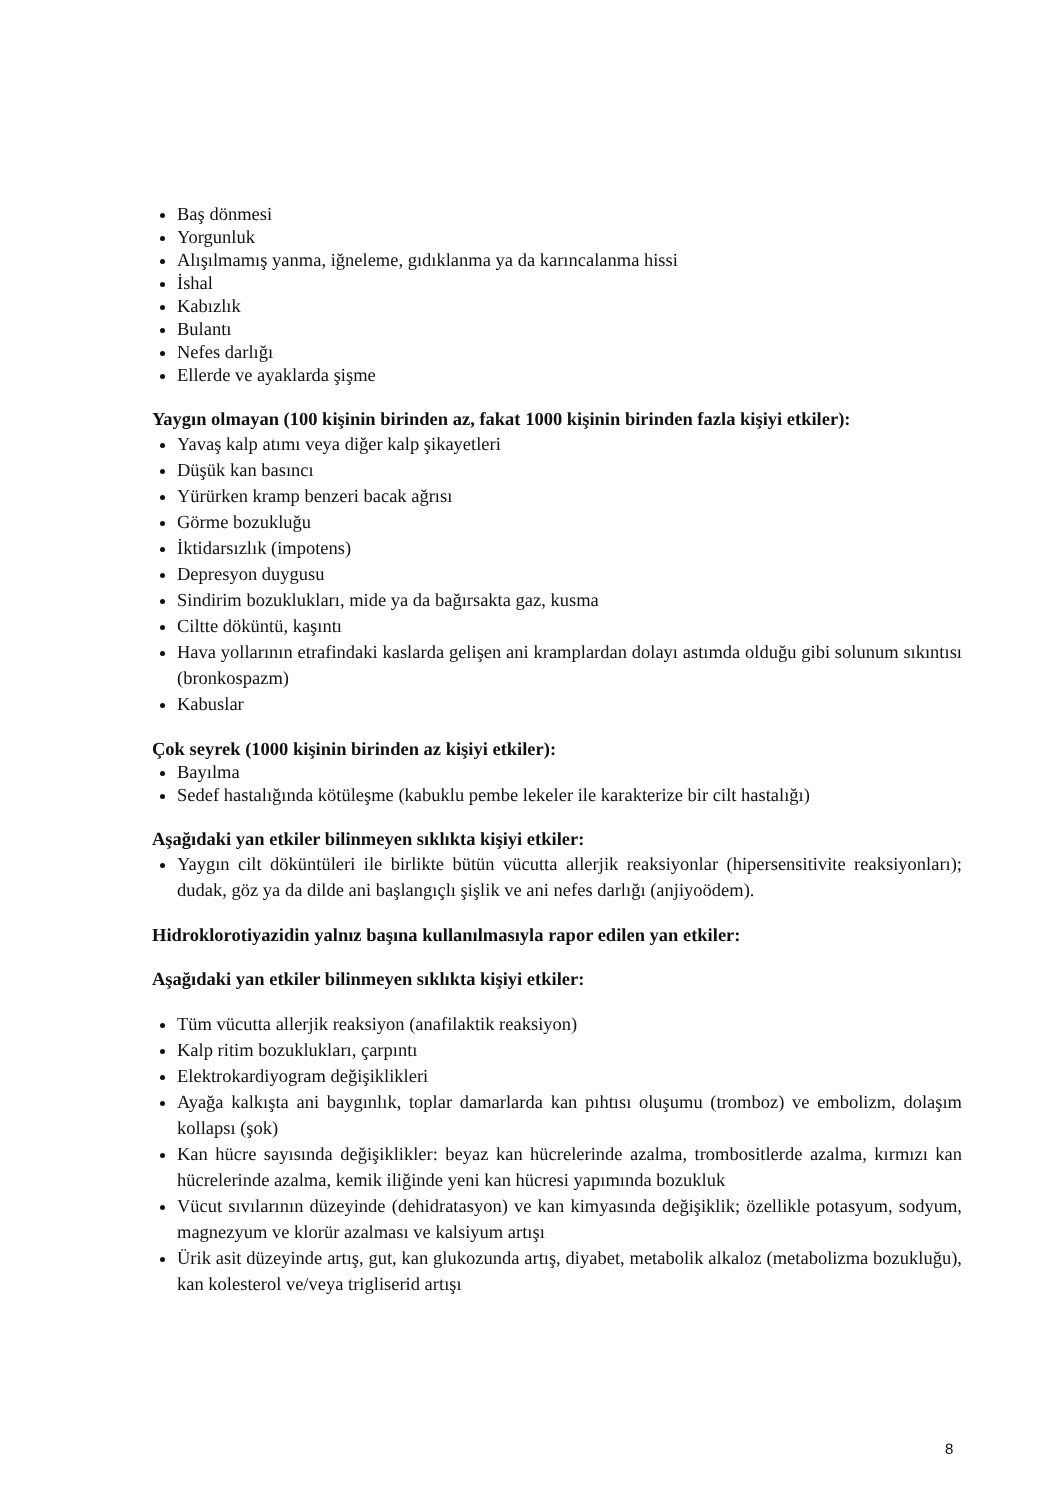Baş dönmesi
Yorgunluk
Alışılmamış yanma, iğneleme, gıdıklanma ya da karıncalanma hissi
İshal
Kabızlık
Bulantı
Nefes darlığı
Ellerde ve ayaklarda şişme
Yaygın olmayan (100 kişinin birinden az, fakat 1000 kişinin birinden fazla kişiyi etkiler):
Yavaş kalp atımı veya diğer kalp şikayetleri
Düşük kan basıncı
Yürürken kramp benzeri bacak ağrısı
Görme bozukluğu
İktidarsızlık (impotens)
Depresyon duygusu
Sindirim bozuklukları, mide ya da bağırsakta gaz, kusma
Ciltte döküntü, kaşıntı
Hava yollarının etrafindaki kaslarda gelişen ani kramplardan dolayı astımda olduğu gibi solunum sıkıntısı (bronkospazm)
Kabuslar
Çok seyrek (1000 kişinin birinden az kişiyi etkiler):
Bayılma
Sedef hastalığında kötüleşme (kabuklu pembe lekeler ile karakterize bir cilt hastalığı)
Aşağıdaki yan etkiler bilinmeyen sıklıkta kişiyi etkiler:
Yaygın cilt döküntüleri ile birlikte bütün vücutta allerjik reaksiyonlar (hipersensitivite reaksiyonları); dudak, göz ya da dilde ani başlangıçlı şişlik ve ani nefes darlığı (anjiyoödem).
Hidroklorotiyazidin yalnız başına kullanılmasıyla rapor edilen yan etkiler:
Aşağıdaki yan etkiler bilinmeyen sıklıkta kişiyi etkiler:
Tüm vücutta allerjik reaksiyon (anafilaktik reaksiyon)
Kalp ritim bozuklukları, çarpıntı
Elektrokardiyogram değişiklikleri
Ayağa kalkışta ani baygınlık, toplar damarlarda kan pıhtısı oluşumu (tromboz) ve embolizm, dolaşım kollapsı (şok)
Kan hücre sayısında değişiklikler: beyaz kan hücrelerinde azalma, trombositlerde azalma, kırmızı kan hücrelerinde azalma, kemik iliğinde yeni kan hücresi yapımında bozukluk
Vücut sıvılarının düzeyinde (dehidratasyon) ve kan kimyasında değişiklik; özellikle potasyum, sodyum, magnezyum ve klorür azalması ve kalsiyum artışı
Ürik asit düzeyinde artış, gut, kan glukozunda artış, diyabet, metabolik alkaloz (metabolizma bozukluğu), kan kolesterol ve/veya trigliserid artışı
8